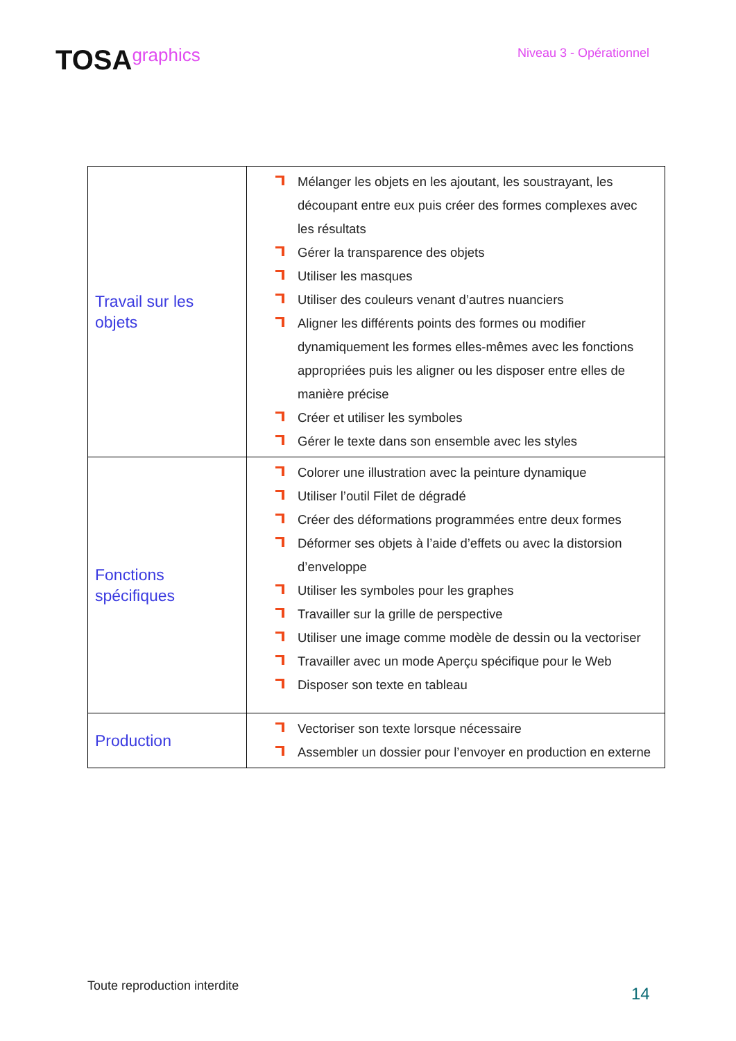TOSAgraphics
Niveau 3 - Opérationnel
| Travail sur les objets | Mélanger les objets en les ajoutant, les soustrayant, les découpant entre eux puis créer des formes complexes avec les résultats Gérer la transparence des objets Utiliser les masques Utiliser des couleurs venant d’autres nuanciers Aligner les différents points des formes ou modifier dynamiquement les formes elles-mêmes avec les fonctions appropriées puis les aligner ou les disposer entre elles de manière précise Créer et utiliser les symboles Gérer le texte dans son ensemble avec les styles |
| Fonctions spécifiques | Colorer une illustration avec la peinture dynamique Utiliser l’outil Filet de dégradé Créer des déformations programmées entre deux formes Déformer ses objets à l’aide d’effets ou avec la distorsion d’enveloppe Utiliser les symboles pour les graphes Travailler sur la grille de perspective Utiliser une image comme modèle de dessin ou la vectoriser Travailler avec un mode Aperçu spécifique pour le Web Disposer son texte en tableau |
| Production | Vectoriser son texte lorsque nécessaire Assembler un dossier pour l’envoyer en production en externe |
Toute reproduction interdite 14